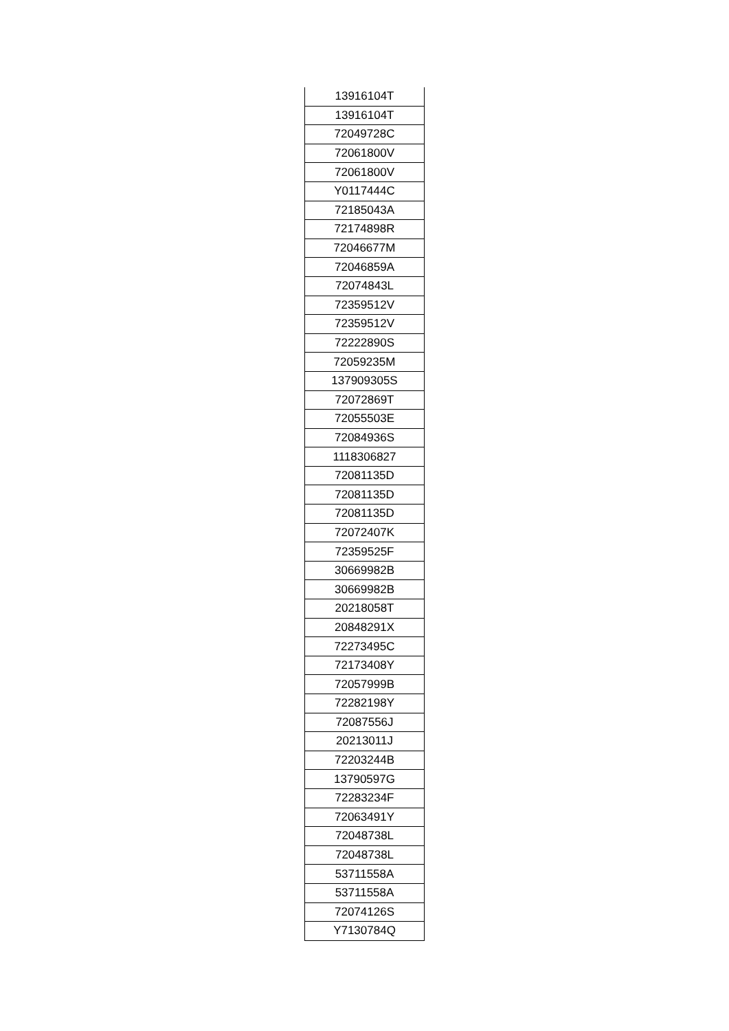| 13916104T |
| 13916104T |
| 72049728C |
| 72061800V |
| 72061800V |
| Y0117444C |
| 72185043A |
| 72174898R |
| 72046677M |
| 72046859A |
| 72074843L |
| 72359512V |
| 72359512V |
| 72222890S |
| 72059235M |
| 137909305S |
| 72072869T |
| 72055503E |
| 72084936S |
| 1118306827 |
| 72081135D |
| 72081135D |
| 72081135D |
| 72072407K |
| 72359525F |
| 30669982B |
| 30669982B |
| 20218058T |
| 20848291X |
| 72273495C |
| 72173408Y |
| 72057999B |
| 72282198Y |
| 72087556J |
| 20213011J |
| 72203244B |
| 13790597G |
| 72283234F |
| 72063491Y |
| 72048738L |
| 72048738L |
| 53711558A |
| 53711558A |
| 72074126S |
| Y7130784Q |